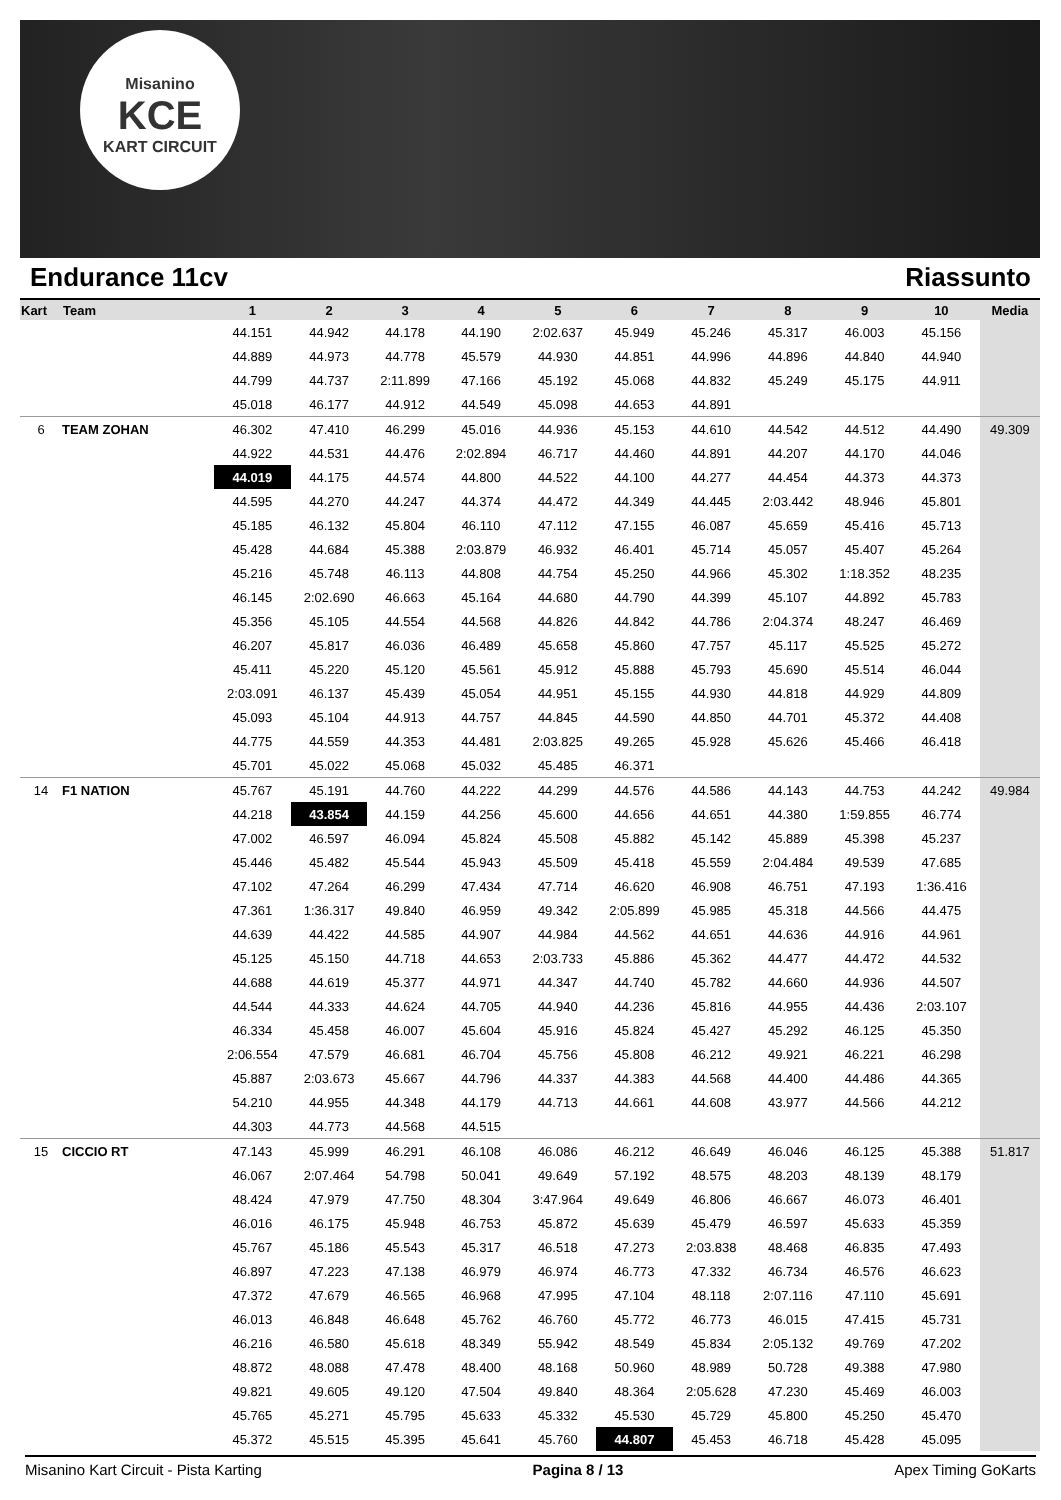Misanino
KCE
KART CIRCUIT
Endurance 11cv Riassunto
| Kart | Team | 1 | 2 | 3 | 4 | 5 | 6 | 7 | 8 | 9 | 10 | Media |
| --- | --- | --- | --- | --- | --- | --- | --- | --- | --- | --- | --- | --- |
| | | 44.151 | 44.942 | 44.178 | 44.190 | 2:02.637 | 45.949 | 45.246 | 45.317 | 46.003 | 45.156 | |
| | | 44.889 | 44.973 | 44.778 | 45.579 | 44.930 | 44.851 | 44.996 | 44.896 | 44.840 | 44.940 | |
| | | 44.799 | 44.737 | 2:11.899 | 47.166 | 45.192 | 45.068 | 44.832 | 45.249 | 45.175 | 44.911 | |
| | | 45.018 | 46.177 | 44.912 | 44.549 | 45.098 | 44.653 | 44.891 | | | | |
| 6 | TEAM ZOHAN | 46.302 | 47.410 | 46.299 | 45.016 | 44.936 | 45.153 | 44.610 | 44.542 | 44.512 | 44.490 | 49.309 |
| | | 44.922 | 44.531 | 44.476 | 2:02.894 | 46.717 | 44.460 | 44.891 | 44.207 | 44.170 | 44.046 | |
| | | 44.019 | 44.175 | 44.574 | 44.800 | 44.522 | 44.100 | 44.277 | 44.454 | 44.373 | 44.373 | |
| | | 44.595 | 44.270 | 44.247 | 44.374 | 44.472 | 44.349 | 44.445 | 2:03.442 | 48.946 | 45.801 | |
| | | 45.185 | 46.132 | 45.804 | 46.110 | 47.112 | 47.155 | 46.087 | 45.659 | 45.416 | 45.713 | |
| | | 45.428 | 44.684 | 45.388 | 2:03.879 | 46.932 | 46.401 | 45.714 | 45.057 | 45.407 | 45.264 | |
| | | 45.216 | 45.748 | 46.113 | 44.808 | 44.754 | 45.250 | 44.966 | 45.302 | 1:18.352 | 48.235 | |
| | | 46.145 | 2:02.690 | 46.663 | 45.164 | 44.680 | 44.790 | 44.399 | 45.107 | 44.892 | 45.783 | |
| | | 45.356 | 45.105 | 44.554 | 44.568 | 44.826 | 44.842 | 44.786 | 2:04.374 | 48.247 | 46.469 | |
| | | 46.207 | 45.817 | 46.036 | 46.489 | 45.658 | 45.860 | 47.757 | 45.117 | 45.525 | 45.272 | |
| | | 45.411 | 45.220 | 45.120 | 45.561 | 45.912 | 45.888 | 45.793 | 45.690 | 45.514 | 46.044 | |
| | | 2:03.091 | 46.137 | 45.439 | 45.054 | 44.951 | 45.155 | 44.930 | 44.818 | 44.929 | 44.809 | |
| | | 45.093 | 45.104 | 44.913 | 44.757 | 44.845 | 44.590 | 44.850 | 44.701 | 45.372 | 44.408 | |
| | | 44.775 | 44.559 | 44.353 | 44.481 | 2:03.825 | 49.265 | 45.928 | 45.626 | 45.466 | 46.418 | |
| | | 45.701 | 45.022 | 45.068 | 45.032 | 45.485 | 46.371 | | | | | |
| 14 | F1 NATION | 45.767 | 45.191 | 44.760 | 44.222 | 44.299 | 44.576 | 44.586 | 44.143 | 44.753 | 44.242 | 49.984 |
| | | 44.218 | 43.854 | 44.159 | 44.256 | 45.600 | 44.656 | 44.651 | 44.380 | 1:59.855 | 46.774 | |
| | | 47.002 | 46.597 | 46.094 | 45.824 | 45.508 | 45.882 | 45.142 | 45.889 | 45.398 | 45.237 | |
| | | 45.446 | 45.482 | 45.544 | 45.943 | 45.509 | 45.418 | 45.559 | 2:04.484 | 49.539 | 47.685 | |
| | | 47.102 | 47.264 | 46.299 | 47.434 | 47.714 | 46.620 | 46.908 | 46.751 | 47.193 | 1:36.416 | |
| | | 47.361 | 1:36.317 | 49.840 | 46.959 | 49.342 | 2:05.899 | 45.985 | 45.318 | 44.566 | 44.475 | |
| | | 44.639 | 44.422 | 44.585 | 44.907 | 44.984 | 44.562 | 44.651 | 44.636 | 44.916 | 44.961 | |
| | | 45.125 | 45.150 | 44.718 | 44.653 | 2:03.733 | 45.886 | 45.362 | 44.477 | 44.472 | 44.532 | |
| | | 44.688 | 44.619 | 45.377 | 44.971 | 44.347 | 44.740 | 45.782 | 44.660 | 44.936 | 44.507 | |
| | | 44.544 | 44.333 | 44.624 | 44.705 | 44.940 | 44.236 | 45.816 | 44.955 | 44.436 | 2:03.107 | |
| | | 46.334 | 45.458 | 46.007 | 45.604 | 45.916 | 45.824 | 45.427 | 45.292 | 46.125 | 45.350 | |
| | | 2:06.554 | 47.579 | 46.681 | 46.704 | 45.756 | 45.808 | 46.212 | 49.921 | 46.221 | 46.298 | |
| | | 45.887 | 2:03.673 | 45.667 | 44.796 | 44.337 | 44.383 | 44.568 | 44.400 | 44.486 | 44.365 | |
| | | 54.210 | 44.955 | 44.348 | 44.179 | 44.713 | 44.661 | 44.608 | 43.977 | 44.566 | 44.212 | |
| | | 44.303 | 44.773 | 44.568 | 44.515 | | | | | | | |
| 15 | CICCIO RT | 47.143 | 45.999 | 46.291 | 46.108 | 46.086 | 46.212 | 46.649 | 46.046 | 46.125 | 45.388 | 51.817 |
| | | 46.067 | 2:07.464 | 54.798 | 50.041 | 49.649 | 57.192 | 48.575 | 48.203 | 48.139 | 48.179 | |
| | | 48.424 | 47.979 | 47.750 | 48.304 | 3:47.964 | 49.649 | 46.806 | 46.667 | 46.073 | 46.401 | |
| | | 46.016 | 46.175 | 45.948 | 46.753 | 45.872 | 45.639 | 45.479 | 46.597 | 45.633 | 45.359 | |
| | | 45.767 | 45.186 | 45.543 | 45.317 | 46.518 | 47.273 | 2:03.838 | 48.468 | 46.835 | 47.493 | |
| | | 46.897 | 47.223 | 47.138 | 46.979 | 46.974 | 46.773 | 47.332 | 46.734 | 46.576 | 46.623 | |
| | | 47.372 | 47.679 | 46.565 | 46.968 | 47.995 | 47.104 | 48.118 | 2:07.116 | 47.110 | 45.691 | |
| | | 46.013 | 46.848 | 46.648 | 45.762 | 46.760 | 45.772 | 46.773 | 46.015 | 47.415 | 45.731 | |
| | | 46.216 | 46.580 | 45.618 | 48.349 | 55.942 | 48.549 | 45.834 | 2:05.132 | 49.769 | 47.202 | |
| | | 48.872 | 48.088 | 47.478 | 48.400 | 48.168 | 50.960 | 48.989 | 50.728 | 49.388 | 47.980 | |
| | | 49.821 | 49.605 | 49.120 | 47.504 | 49.840 | 48.364 | 2:05.628 | 47.230 | 45.469 | 46.003 | |
| | | 45.765 | 45.271 | 45.795 | 45.633 | 45.332 | 45.530 | 45.729 | 45.800 | 45.250 | 45.470 | |
| | | 45.372 | 45.515 | 45.395 | 45.641 | 45.760 | 44.807 | 45.453 | 46.718 | 45.428 | 45.095 | |
Misanino Kart Circuit - Pista Karting Pagina 8 / 13 Apex Timing GoKarts